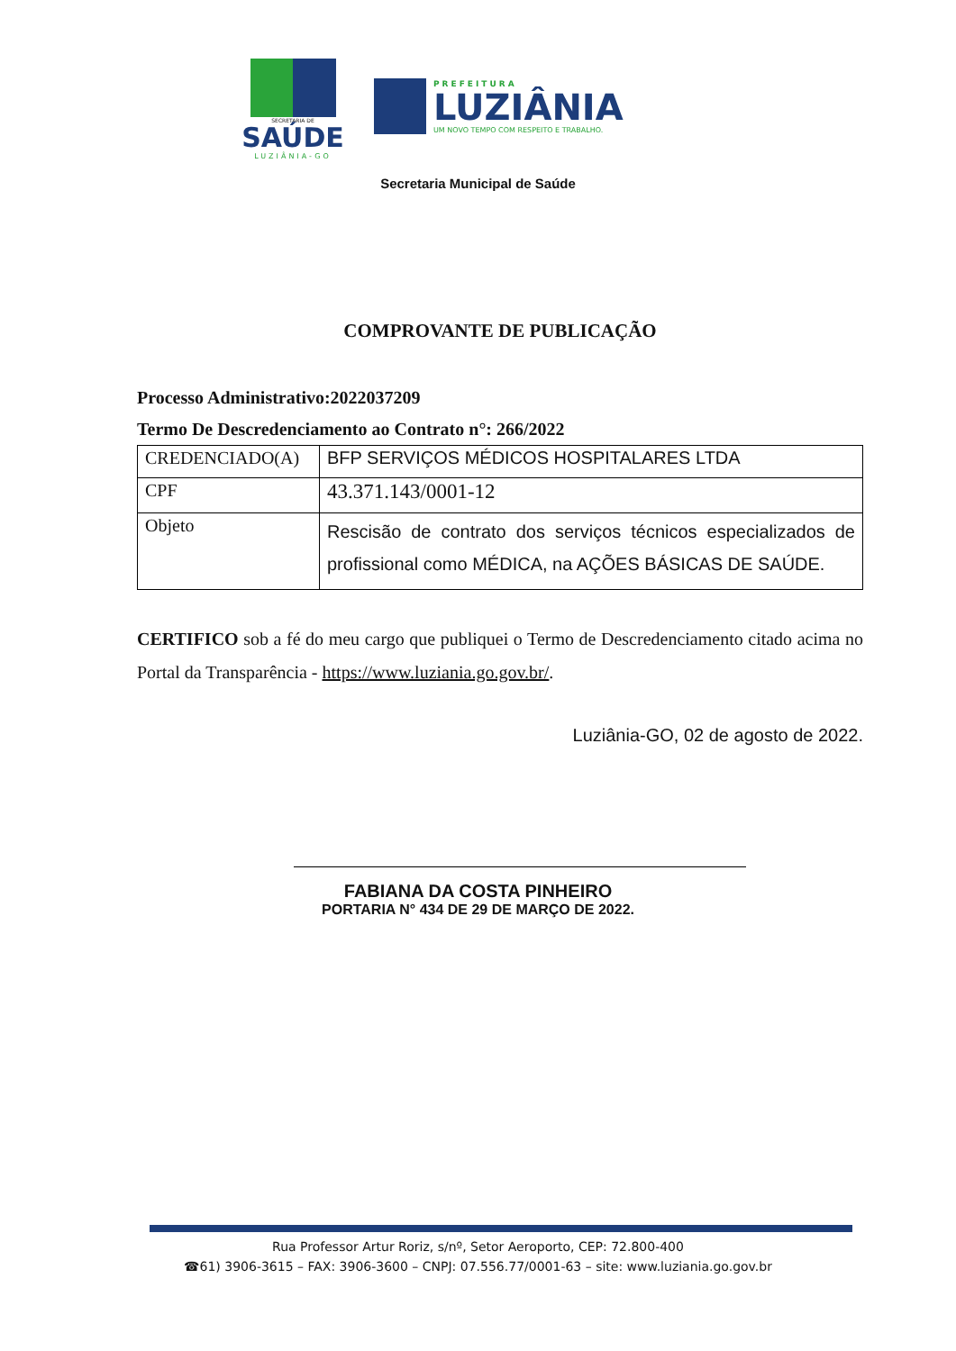SECRETARIA DE
SAÚDE
LUZIÂNIA-GO
PREFEITURA
LUZIÂNIA
UM NOVO TEMPO COM RESPEITO E TRABALHO.
Secretaria Municipal de Saúde
COMPROVANTE DE PUBLICAÇÃO
Processo Administrativo:2022037209
Termo De Descredenciamento ao Contrato n°: 266/2022
| CREDENCIADO(A) | BFP SERVIÇOS MÉDICOS HOSPITALARES LTDA |
| CPF | 43.371.143/0001-12 |
| Objeto | Rescisão de contrato dos serviços técnicos especializados de profissional como MÉDICA, na AÇÕES BÁSICAS DE SAÚDE. |
CERTIFICO sob a fé do meu cargo que publiquei o Termo de Descredenciamento citado acima no Portal da Transparência - https://www.luziania.go.gov.br/.
Luziânia-GO, 02 de agosto de 2022.
FABIANA DA COSTA PINHEIRO
PORTARIA N° 434 DE 29 DE MARÇO DE 2022.
Rua Professor Artur Roriz, s/nº, Setor Aeroporto, CEP: 72.800-400
☎61) 3906-3615 – FAX: 3906-3600 – CNPJ: 07.556.77/0001-63 – site: www.luziania.go.gov.br